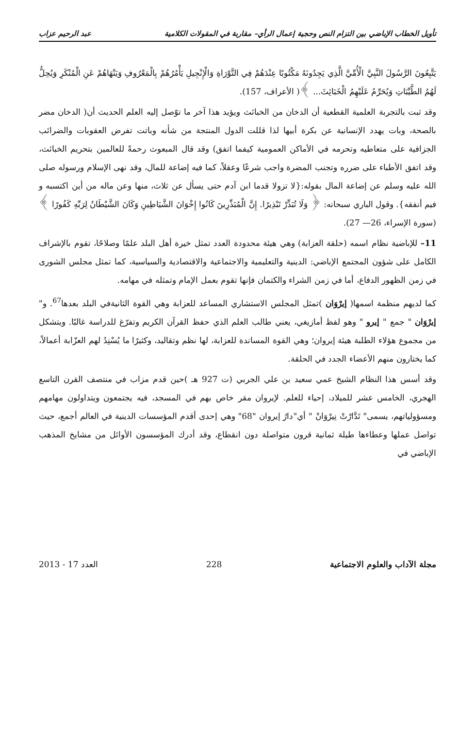تأويل الخطاب الإباضي بين التزام النص وحجية إعمال الرأي– مقاربة في المقولات الكلامية عبد الرحيم عزاب
يَتَّبِعُونَ الرَّسُولَ النَّبِيَّ الْأُمِّيَّ الَّذِي يَجِدُونَهُ مَكْتُوبًا عِنْدَهُمْ فِي التَّوْرَاةِ وَالْإِنْجِيلِ يَأْمُرُهُمْ بِالْمَعْرُوفِ وَيَنْهَاهُمْ عَنِ الْمُنْكَرِ وَيُحِلُّ لَهُمُ الطَّيِّبَاتِ وَيُحَرِّمُ عَلَيْهِمُ الْخَبَائِثَ... ﴾( الأعراف، 157).
وقد ثبت بالتجربة العلمية القطعية أن الدخان من الخبائث ويؤيد هذا آخر ما توّصل إليه العلم الحديث أن( الدخان مضر بالصحة، وبات يهدد الإنسانية عن بكرة أبيها لذا قللت الدول المنتجة من شأنه وباتت تفرض العقوبات والضرائب الجزافية على متعاطيه وتحرمه في الأماكن العمومية كيفما اتفق) وقد قال المبعوث رحمةً للعالمين بتحريم الخبائث، وقد اتفق الأطباء على ضرره وتجنب المضرة واجب شرعًا وعقلاً، كما فيه إضاعة للمال، وقد نهى الإسلام ورسوله صلى الله عليه وسلم عن إضاعة المال بقوله:{لا تزولا قدما ابن آدم حتى يسأل عن ثلاث، منها وعن ماله من أين اكتسبه و فيم أنفقه}. وقول الباري سبحانه: ﴿ وَلَا تُبَذِّرْ تَبْذِيرًا. إِنَّ الْمُبَذِّرِينَ كَانُوا إِخْوَانَ الشَّيَاطِينِ وَكَانَ الشَّيْطَانُ لِرَبِّهِ كَفُورًا ﴾ (سورة الإسراء، 26— 27).
11– للإباضية نظام اسمه (حلقة العزابة) وهي هيئة محدودة العدد تمثل خيرة أهل البلد علمًا وصلاحًا، تقوم بالإشراف الكامل على شؤون المجتمع الإباضي: الدينية والتعليمية والاجتماعية والاقتصادية والسياسية، كما تمثل مجلس الشورى في زمن الظهور الدفاع، أما في زمن الشراء والكتمان فإنها تقوم بعمل الإمام وتمثله في مهامه.
كما لديهم منظمة اسمها( إيرْوَان )تمثل المجلس الاستشاري المساعد للعزابة وهي القوة الثانيةفي البلد بعدها<sup>67</sup>. و" إيرْوَان " جمع " إيرو " وهو لفظ أمازيغي، يعني طالب العلم الذي حفظ القرآن الكريم وتفرّغ للدراسة غالبًا. ويتشكل من مجموع هؤلاء الطلبة هيئة إيروان؛ وهي القوة المساندة للعزابة، لها نظم وتقاليد، وكثيرًا ما يُسْنِدُ لهم العزّابة أعمالاً، كما يختارون منهم الأعضاء الجدد في الحلقة.
وقد أسس هذا النظام الشيخ عمي سعيد بن علي الجربي (ت 927 هـ )حين قدم مزاب في منتصف القرن التاسع الهجري، الخامس عشر للميلاد، إحياء للعلم. لإيروان مقر خاص بهم في المسجد، فيه يجتمعون ويتداولون مهامهم ومسؤولياتهم، يسمى" تَدَّارْتْ نِيرْوَانْ " أي"دارُ إيروان "68" وهي إحدى أقدم المؤسسات الدينية في العالم أجمع، حيث تواصل عملها وعطاءها طيلة ثمانية قرون متواصلة دون انقطاع، وقد أدرك المؤسسون الأوائل من مشايخ المذهب الإباضي في
مجلة الآداب والعلوم الاجتماعية 228 العدد 17 - 2013